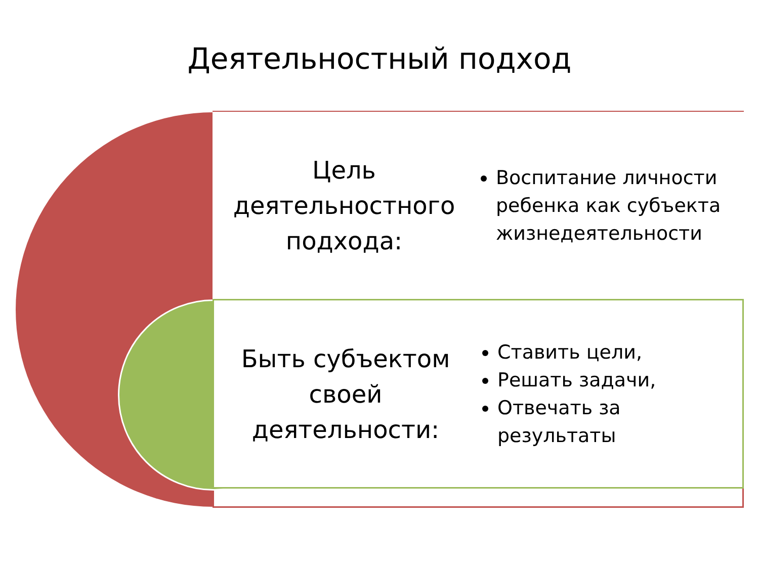Деятельностный подход
Цель
деятельностного
подхода:
Воспитание личности ребенка как субъекта жизнедеятельности
Быть субъектом
своей
деятельности:
Ставить цели,
Решать задачи,
Отвечать за результаты